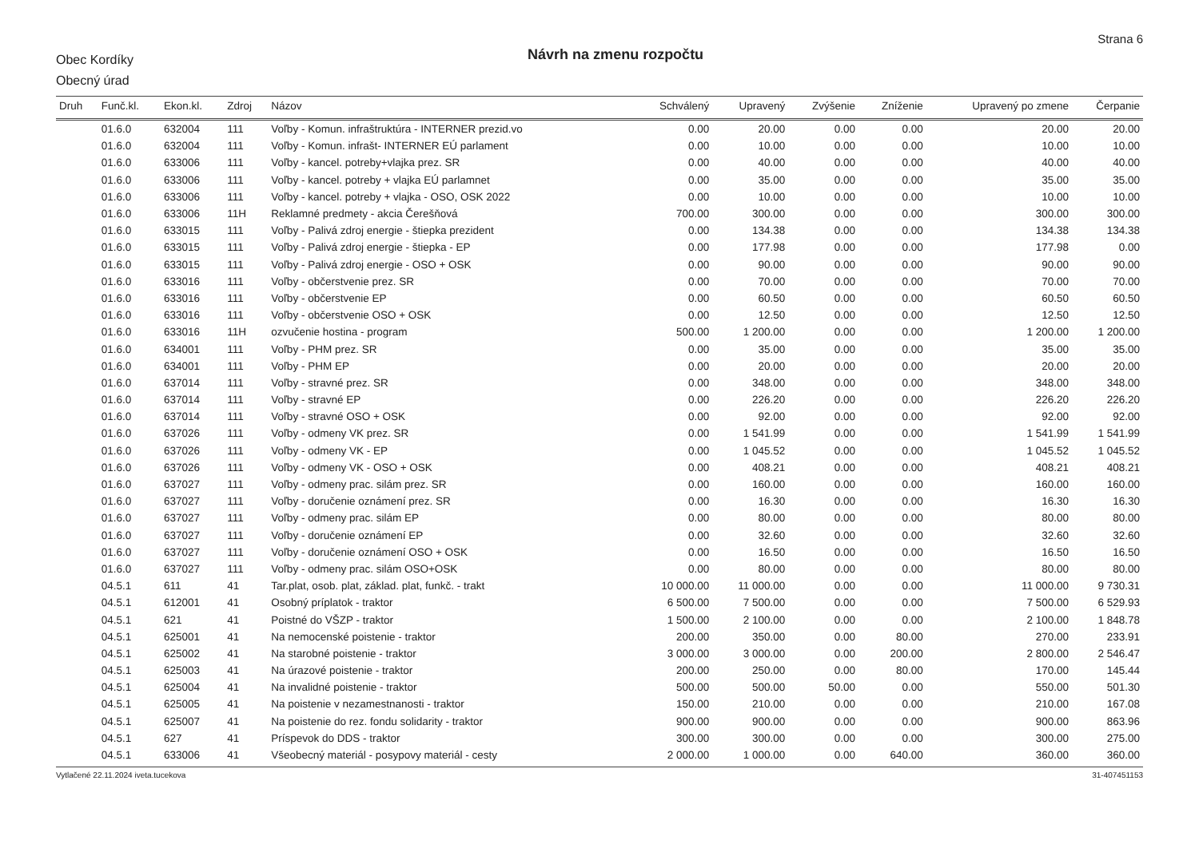Obec Kordíky
Obecný úrad
Návrh na zmenu rozpočtu
Strana 6
| Druh | Funč.kl. | Ekon.kl. | Zdroj | Názov | Schválený | Upravený | Zvýšenie | Zníženie | Upravený po zmene | Čerpanie |
| --- | --- | --- | --- | --- | --- | --- | --- | --- | --- | --- |
| | 01.6.0 | 632004 | 111 | Voľby - Komun. infraštruktúra - INTERNER prezid.vo | 0.00 | 20.00 | 0.00 | 0.00 | 20.00 | 20.00 |
| | 01.6.0 | 632004 | 111 | Voľby - Komun. infrašt- INTERNER EÚ parlament | 0.00 | 10.00 | 0.00 | 0.00 | 10.00 | 10.00 |
| | 01.6.0 | 633006 | 111 | Voľby - kancel. potreby+vlajka prez. SR | 0.00 | 40.00 | 0.00 | 0.00 | 40.00 | 40.00 |
| | 01.6.0 | 633006 | 111 | Voľby - kancel. potreby + vlajka EÚ parlamnet | 0.00 | 35.00 | 0.00 | 0.00 | 35.00 | 35.00 |
| | 01.6.0 | 633006 | 111 | Voľby - kancel. potreby + vlajka - OSO, OSK 2022 | 0.00 | 10.00 | 0.00 | 0.00 | 10.00 | 10.00 |
| | 01.6.0 | 633006 | 11H | Reklamné predmety - akcia Čerešňová | 700.00 | 300.00 | 0.00 | 0.00 | 300.00 | 300.00 |
| | 01.6.0 | 633015 | 111 | Voľby - Palivá zdroj energie - štiepka prezident | 0.00 | 134.38 | 0.00 | 0.00 | 134.38 | 134.38 |
| | 01.6.0 | 633015 | 111 | Voľby - Palivá zdroj energie - štiepka - EP | 0.00 | 177.98 | 0.00 | 0.00 | 177.98 | 0.00 |
| | 01.6.0 | 633015 | 111 | Voľby - Palivá zdroj energie - OSO + OSK | 0.00 | 90.00 | 0.00 | 0.00 | 90.00 | 90.00 |
| | 01.6.0 | 633016 | 111 | Voľby - občerstvenie prez. SR | 0.00 | 70.00 | 0.00 | 0.00 | 70.00 | 70.00 |
| | 01.6.0 | 633016 | 111 | Voľby - občerstvenie EP | 0.00 | 60.50 | 0.00 | 0.00 | 60.50 | 60.50 |
| | 01.6.0 | 633016 | 111 | Voľby - občerstvenie OSO + OSK | 0.00 | 12.50 | 0.00 | 0.00 | 12.50 | 12.50 |
| | 01.6.0 | 633016 | 11H | ozvučenie hostina - program | 500.00 | 1 200.00 | 0.00 | 0.00 | 1 200.00 | 1 200.00 |
| | 01.6.0 | 634001 | 111 | Voľby - PHM prez. SR | 0.00 | 35.00 | 0.00 | 0.00 | 35.00 | 35.00 |
| | 01.6.0 | 634001 | 111 | Voľby - PHM EP | 0.00 | 20.00 | 0.00 | 0.00 | 20.00 | 20.00 |
| | 01.6.0 | 637014 | 111 | Voľby - stravné prez. SR | 0.00 | 348.00 | 0.00 | 0.00 | 348.00 | 348.00 |
| | 01.6.0 | 637014 | 111 | Voľby - stravné EP | 0.00 | 226.20 | 0.00 | 0.00 | 226.20 | 226.20 |
| | 01.6.0 | 637014 | 111 | Voľby - stravné OSO + OSK | 0.00 | 92.00 | 0.00 | 0.00 | 92.00 | 92.00 |
| | 01.6.0 | 637026 | 111 | Voľby - odmeny VK prez. SR | 0.00 | 1 541.99 | 0.00 | 0.00 | 1 541.99 | 1 541.99 |
| | 01.6.0 | 637026 | 111 | Voľby - odmeny VK - EP | 0.00 | 1 045.52 | 0.00 | 0.00 | 1 045.52 | 1 045.52 |
| | 01.6.0 | 637026 | 111 | Voľby - odmeny VK - OSO + OSK | 0.00 | 408.21 | 0.00 | 0.00 | 408.21 | 408.21 |
| | 01.6.0 | 637027 | 111 | Voľby - odmeny prac. silám prez. SR | 0.00 | 160.00 | 0.00 | 0.00 | 160.00 | 160.00 |
| | 01.6.0 | 637027 | 111 | Voľby - doručenie oznámení prez. SR | 0.00 | 16.30 | 0.00 | 0.00 | 16.30 | 16.30 |
| | 01.6.0 | 637027 | 111 | Voľby - odmeny prac. silám EP | 0.00 | 80.00 | 0.00 | 0.00 | 80.00 | 80.00 |
| | 01.6.0 | 637027 | 111 | Voľby - doručenie oznámení EP | 0.00 | 32.60 | 0.00 | 0.00 | 32.60 | 32.60 |
| | 01.6.0 | 637027 | 111 | Voľby - doručenie oznámení OSO + OSK | 0.00 | 16.50 | 0.00 | 0.00 | 16.50 | 16.50 |
| | 01.6.0 | 637027 | 111 | Voľby - odmeny prac. silám OSO+OSK | 0.00 | 80.00 | 0.00 | 0.00 | 80.00 | 80.00 |
| | 04.5.1 | 611 | 41 | Tar.plat, osob. plat, základ. plat, funkč. - trakt | 10 000.00 | 11 000.00 | 0.00 | 0.00 | 11 000.00 | 9 730.31 |
| | 04.5.1 | 612001 | 41 | Osobný príplatok - traktor | 6 500.00 | 7 500.00 | 0.00 | 0.00 | 7 500.00 | 6 529.93 |
| | 04.5.1 | 621 | 41 | Poistné do VŠZP - traktor | 1 500.00 | 2 100.00 | 0.00 | 0.00 | 2 100.00 | 1 848.78 |
| | 04.5.1 | 625001 | 41 | Na nemocenské poistenie - traktor | 200.00 | 350.00 | 0.00 | 80.00 | 270.00 | 233.91 |
| | 04.5.1 | 625002 | 41 | Na starobné poistenie - traktor | 3 000.00 | 3 000.00 | 0.00 | 200.00 | 2 800.00 | 2 546.47 |
| | 04.5.1 | 625003 | 41 | Na úrazové poistenie - traktor | 200.00 | 250.00 | 0.00 | 80.00 | 170.00 | 145.44 |
| | 04.5.1 | 625004 | 41 | Na invalidné poistenie - traktor | 500.00 | 500.00 | 50.00 | 0.00 | 550.00 | 501.30 |
| | 04.5.1 | 625005 | 41 | Na poistenie v nezamestnanosti - traktor | 150.00 | 210.00 | 0.00 | 0.00 | 210.00 | 167.08 |
| | 04.5.1 | 625007 | 41 | Na poistenie do rez. fondu solidarity - traktor | 900.00 | 900.00 | 0.00 | 0.00 | 900.00 | 863.96 |
| | 04.5.1 | 627 | 41 | Príspevok do DDS - traktor | 300.00 | 300.00 | 0.00 | 0.00 | 300.00 | 275.00 |
| | 04.5.1 | 633006 | 41 | Všeobecný materiál - posypovy materiál - cesty | 2 000.00 | 1 000.00 | 0.00 | 640.00 | 360.00 | 360.00 |
Vytlačené 22.11.2024 iveta.tucekova 31-407451153